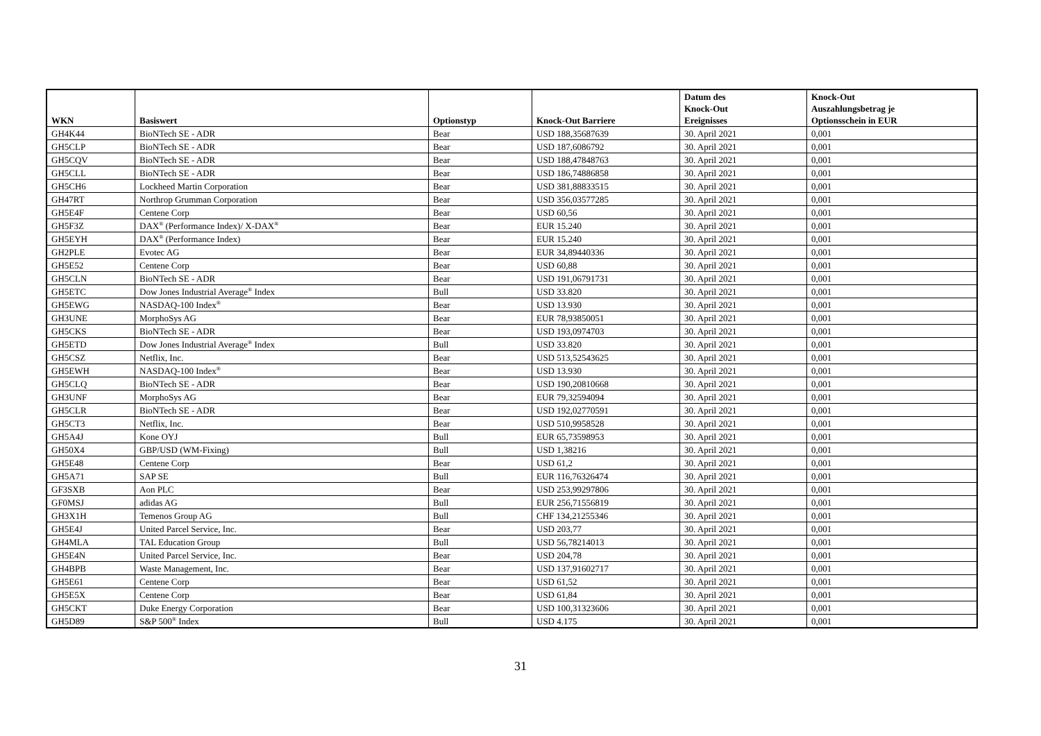| WKN | Basiswert | Optionstyp | Knock-Out Barriere | Datum des Knock-Out Ereignisses | Knock-Out Auszahlungsbetrag je Optionsschein in EUR |
| --- | --- | --- | --- | --- | --- |
| GH4K44 | BioNTech SE - ADR | Bear | USD 188,35687639 | 30. April 2021 | 0,001 |
| GH5CLP | BioNTech SE - ADR | Bear | USD 187,6086792 | 30. April 2021 | 0,001 |
| GH5CQV | BioNTech SE - ADR | Bear | USD 188,47848763 | 30. April 2021 | 0,001 |
| GH5CLL | BioNTech SE - ADR | Bear | USD 186,74886858 | 30. April 2021 | 0,001 |
| GH5CH6 | Lockheed Martin Corporation | Bear | USD 381,88833515 | 30. April 2021 | 0,001 |
| GH47RT | Northrop Grumman Corporation | Bear | USD 356,03577285 | 30. April 2021 | 0,001 |
| GH5E4F | Centene Corp | Bear | USD 60,56 | 30. April 2021 | 0,001 |
| GH5F3Z | DAX<sup>®</sup> (Performance Index)/ X-DAX<sup>®</sup> | Bear | EUR 15.240 | 30. April 2021 | 0,001 |
| GH5EYH | DAX<sup>®</sup> (Performance Index) | Bear | EUR 15.240 | 30. April 2021 | 0,001 |
| GH2PLE | Evotec AG | Bear | EUR 34,89440336 | 30. April 2021 | 0,001 |
| GH5E52 | Centene Corp | Bear | USD 60,88 | 30. April 2021 | 0,001 |
| GH5CLN | BioNTech SE - ADR | Bear | USD 191,06791731 | 30. April 2021 | 0,001 |
| GH5ETC | Dow Jones Industrial Average<sup>®</sup> Index | Bull | USD 33.820 | 30. April 2021 | 0,001 |
| GH5EWG | NASDAQ-100 Index<sup>®</sup> | Bear | USD 13.930 | 30. April 2021 | 0,001 |
| GH3UNE | MorphoSys AG | Bear | EUR 78,93850051 | 30. April 2021 | 0,001 |
| GH5CKS | BioNTech SE - ADR | Bear | USD 193,0974703 | 30. April 2021 | 0,001 |
| GH5ETD | Dow Jones Industrial Average<sup>®</sup> Index | Bull | USD 33.820 | 30. April 2021 | 0,001 |
| GH5CSZ | Netflix, Inc. | Bear | USD 513,52543625 | 30. April 2021 | 0,001 |
| GH5EWH | NASDAQ-100 Index<sup>®</sup> | Bear | USD 13.930 | 30. April 2021 | 0,001 |
| GH5CLQ | BioNTech SE - ADR | Bear | USD 190,20810668 | 30. April 2021 | 0,001 |
| GH3UNF | MorphoSys AG | Bear | EUR 79,32594094 | 30. April 2021 | 0,001 |
| GH5CLR | BioNTech SE - ADR | Bear | USD 192,02770591 | 30. April 2021 | 0,001 |
| GH5CT3 | Netflix, Inc. | Bear | USD 510,9958528 | 30. April 2021 | 0,001 |
| GH5A4J | Kone OYJ | Bull | EUR 65,73598953 | 30. April 2021 | 0,001 |
| GH50X4 | GBP/USD (WM-Fixing) | Bull | USD 1,38216 | 30. April 2021 | 0,001 |
| GH5E48 | Centene Corp | Bear | USD 61,2 | 30. April 2021 | 0,001 |
| GH5A71 | SAP SE | Bull | EUR 116,76326474 | 30. April 2021 | 0,001 |
| GF3SXB | Aon PLC | Bear | USD 253,99297806 | 30. April 2021 | 0,001 |
| GF0MSJ | adidas AG | Bull | EUR 256,71556819 | 30. April 2021 | 0,001 |
| GH3X1H | Temenos Group AG | Bull | CHF 134,21255346 | 30. April 2021 | 0,001 |
| GH5E4J | United Parcel Service, Inc. | Bear | USD 203,77 | 30. April 2021 | 0,001 |
| GH4MLA | TAL Education Group | Bull | USD 56,78214013 | 30. April 2021 | 0,001 |
| GH5E4N | United Parcel Service, Inc. | Bear | USD 204,78 | 30. April 2021 | 0,001 |
| GH4BPB | Waste Management, Inc. | Bear | USD 137,91602717 | 30. April 2021 | 0,001 |
| GH5E61 | Centene Corp | Bear | USD 61,52 | 30. April 2021 | 0,001 |
| GH5E5X | Centene Corp | Bear | USD 61,84 | 30. April 2021 | 0,001 |
| GH5CKT | Duke Energy Corporation | Bear | USD 100,31323606 | 30. April 2021 | 0,001 |
| GH5D89 | S&P 500<sup>®</sup> Index | Bull | USD 4.175 | 30. April 2021 | 0,001 |
31